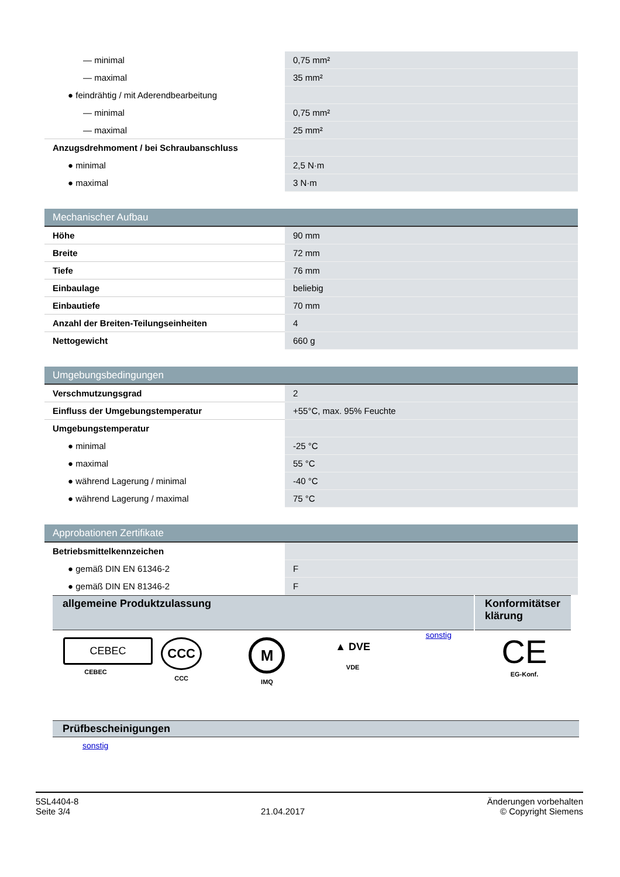| — minimal | 0,75 mm² |
| — maximal | 35 mm² |
| ● feindrähtig / mit Aderendbearbeitung | |
| — minimal | 0,75 mm² |
| — maximal | 25 mm² |
| Anzugsdrehmoment / bei Schraubanschluss | |
| ● minimal | 2,5 N·m |
| ● maximal | 3 N·m |
| Mechanischer Aufbau | |
| Höhe | 90 mm |
| Breite | 72 mm |
| Tiefe | 76 mm |
| Einbaulage | beliebig |
| Einbautiefe | 70 mm |
| Anzahl der Breiten-Teilungseinheiten | 4 |
| Nettogewicht | 660 g |
| Umgebungsbedingungen | |
| Verschmutzungsgrad | 2 |
| Einfluss der Umgebungstemperatur | +55°C, max. 95% Feuchte |
| Umgebungstemperatur | |
| ● minimal | -25 °C |
| ● maximal | 55 °C |
| ● während Lagerung / minimal | -40 °C |
| ● während Lagerung / maximal | 75 °C |
| Approbationen Zertifikate | |
| Betriebsmittelkennzeichen | |
| ● gemäß DIN EN 61346-2 | F |
| ● gemäß DIN EN 81346-2 | F |
| allgemeine Produktzulassung | Konformitätser klärung |
CEBEC
CEBEC
CCC
CCC
M
IMQ
▲ DVE
VDE
sonstig
CE
EG-Konf.
Prüfbescheinigungen
sonstig
5SL4404-8
Seite 3/4
21.04.2017
Änderungen vorbehalten
© Copyright Siemens